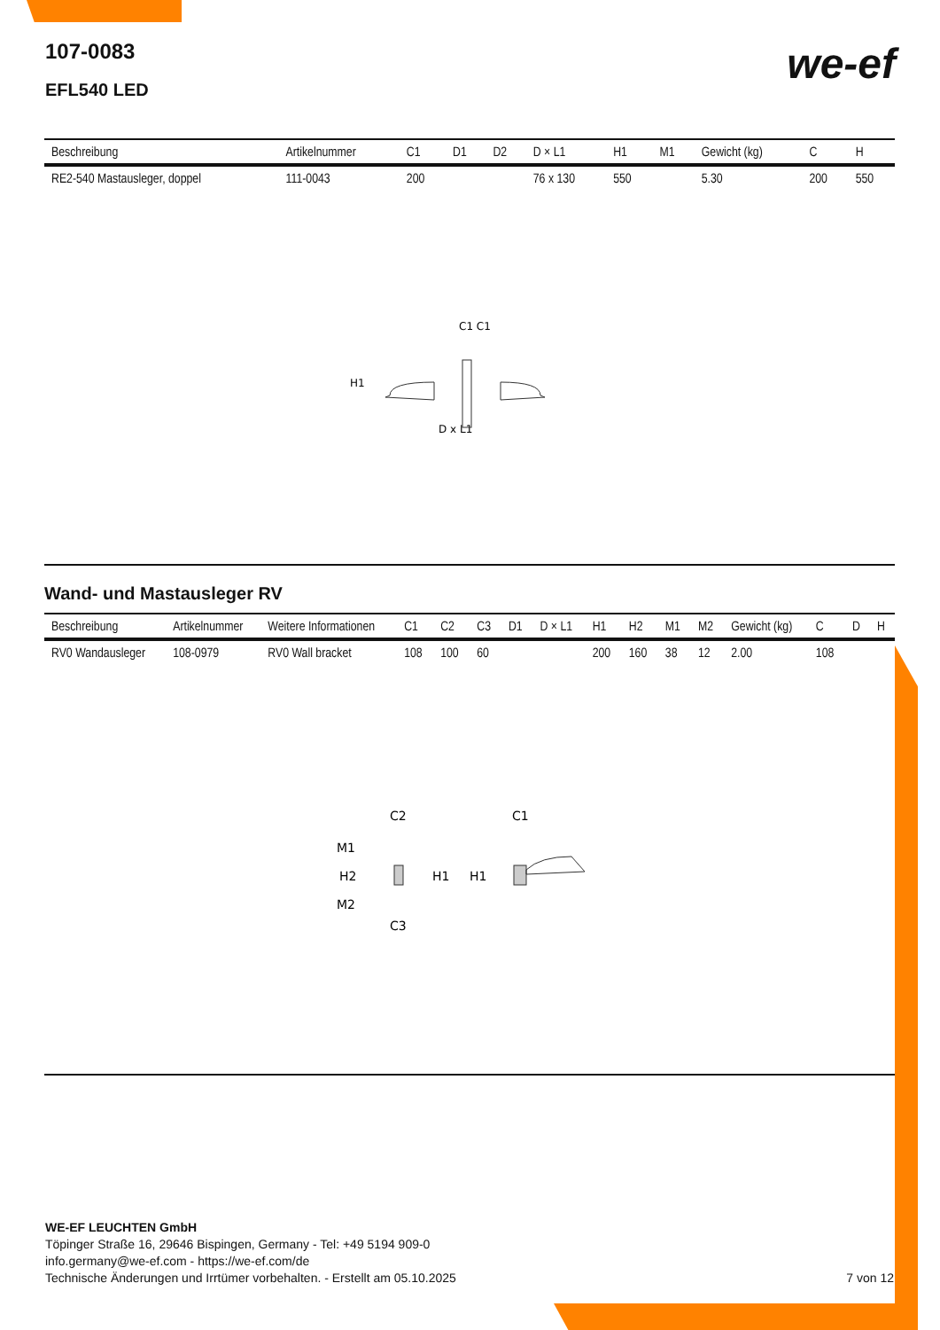107-0083
EFL540 LED
we-ef
| Beschreibung | Artikelnummer | C1 | D1 | D2 | D × L1 | H1 | M1 | Gewicht (kg) | C | H |
| --- | --- | --- | --- | --- | --- | --- | --- | --- | --- | --- |
| RE2-540 Mastausleger, doppel | 111-0043 | 200 | | | 76 x 130 | 550 | | 5.30 | 200 | 550 |
C1 C1
H1
D x L1
Wand- und Mastausleger RV
| Beschreibung | Artikelnummer | Weitere Informationen | C1 | C2 | C3 | D1 | D × L1 | H1 | H2 | M1 | M2 | Gewicht (kg) | C | D | H |
| --- | --- | --- | --- | --- | --- | --- | --- | --- | --- | --- | --- | --- | --- | --- | --- |
| RV0 Wandausleger | 108-0979 | RV0 Wall bracket | 108 | 100 | 60 | | | 200 | 160 | 38 | 12 | 2.00 | 108 | | |
C2
C1
M1
H2
H1
H1
M2
C3
WE-EF LEUCHTEN GmbH
Töpinger Straße 16, 29646 Bispingen, Germany - Tel: +49 5194 909-0
info.germany@we-ef.com - https://we-ef.com/de
Technische Änderungen und Irrtümer vorbehalten. - Erstellt am 05.10.2025 7 von 12